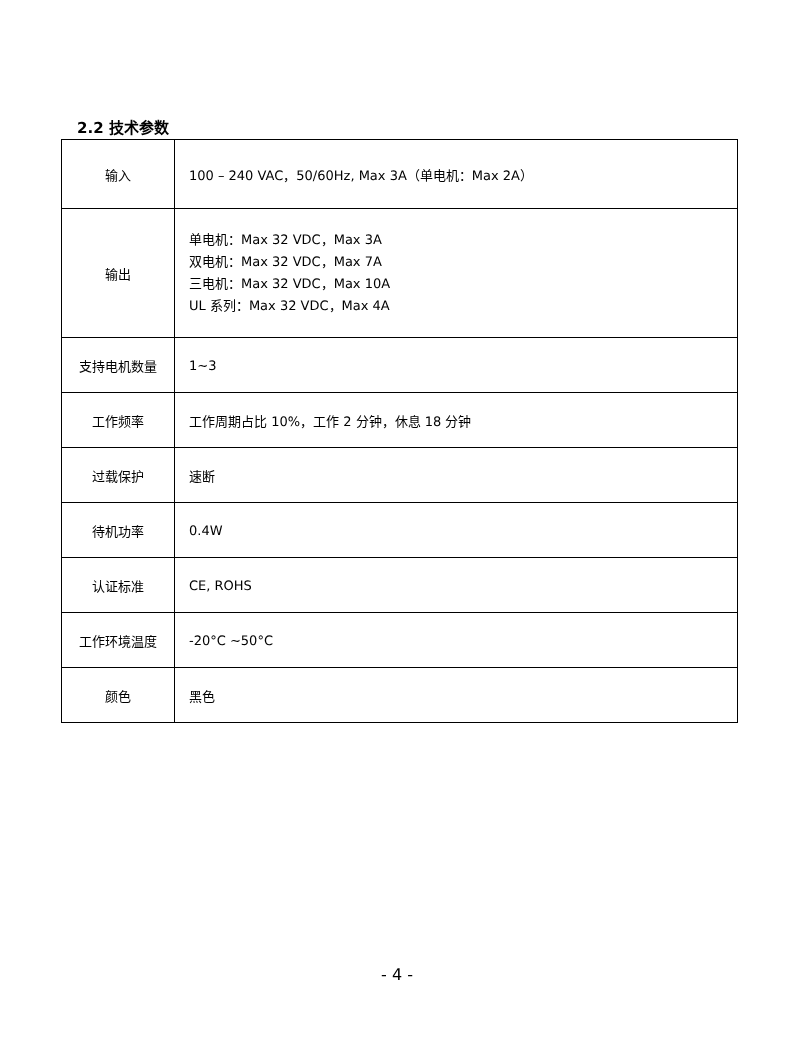2.2 技术参数
| 输入 | 100 – 240 VAC，50/60Hz, Max 3A（单电机：Max 2A） |
| 输出 | 单电机：Max 32 VDC，Max 3A 双电机：Max 32 VDC，Max 7A 三电机：Max 32 VDC，Max 10A UL 系列：Max 32 VDC，Max 4A |
| 支持电机数量 | 1~3 |
| 工作频率 | 工作周期占比 10%，工作 2 分钟，休息 18 分钟 |
| 过载保护 | 速断 |
| 待机功率 | 0.4W |
| 认证标准 | CE, ROHS |
| 工作环境温度 | -20°C ~50°C |
| 颜色 | 黑色 |
- 4 -